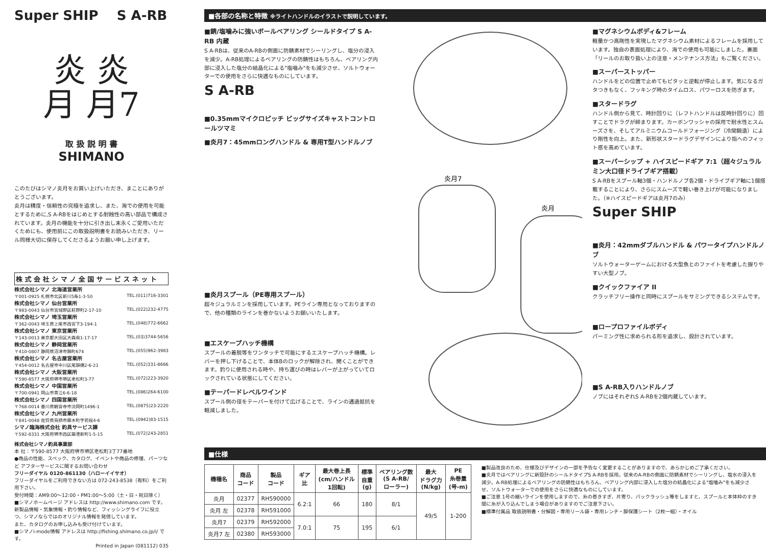Super SHIP S A-RB
炎 炎
月 月7
取 扱 説 明 書
SHIMANO
このたびはシマノ炎月をお買い上げいただき、まことにありがとうございます。
炎月は精度・信頼性の究極を追求し、また、海での使用を可能とするために,S A-RBをはじめとする耐蝕性の高い部品で構成されています。炎月の機能を十分に引き出し末永くご愛用いただくためにも、使用前にこの取扱説明書をお読みいただき、リール同様大切に保存してくださるようお願い申し上げます。
株 式 会 社 シ マ ノ 全 国 サ ー ビ ス ネ ッ ト
株式会社シマノ 北海道営業所
〒001-0925 札幌市北区新川5条1-3-50 TEL.(011)716-3301
株式会社シマノ 仙台営業所
〒983-0043 仙台市宮城野区萩野町2-17-10 TEL.(022)232-4775
株式会社シマノ 埼玉営業所
〒362-0043 埼玉県上尾市西宮下3-194-1 TEL.(048)772-6662
株式会社シマノ 東京営業所
〒143-0013 東京都大田区大森南1-17-17 TEL.(03)3744-5656
株式会社シマノ 静岡営業所
〒410-0807 静岡県沼津市錦町674 TEL.(055)962-3983
株式会社シマノ 名古屋営業所
〒454-0012 名古屋市中川区尾頭橋2-6-21 TEL.(052)331-8666
株式会社シマノ 大阪営業所
〒590-8577 大阪府堺市堺区老松町3-77 TEL.(072)223-3920
株式会社シマノ 中国営業所
〒700-0941 岡山市青江6-6-18 TEL.(086)264-6100
株式会社シマノ 四国営業所
〒768-0014 香川県観音寺市流岡町1496-1 TEL.(0875)23-2220
株式会社シマノ 九州営業所
〒841-0048 佐賀県鳥栖市藤木町字若桜4-6 TEL.(0942)83-1515
シマノ臨海株式会社 釣具サービス課
〒592-8331 大阪府堺市西区築港新町1-5-15 TEL.(072)243-2851
株式会社シマノ釣具事業部
本 社：〒590-8577 大阪府堺市堺区老松町3丁77番地
●商品の性能、スペック、カタログ、イベントや商品の修理、パーツなど アフターサービスに関するお問い合わせ
フリーダイヤル 0120-861130（ハローイイサオ）
フリーダイヤルをご利用できない方は 072-243-8538（有料）をご利用下さい。
受付時間：AM9:00～12:00・PM1:00～5:00（土・日・祝日除く）
■シマノホームページ アドレスは http://www.shimano.com です。
新製品情報・気象情報・釣り情報など、フィッシングライフに役立つ、シマノならではのオリジナル情報を発信しています。
また、カタログのお申し込みも受け付けています。
■シマノi-mode情報 アドレスは http://fishing.shimano.co.jp/i/ です。
Printed in Japan (081112) 035
■各部の名称と特徴 ※ライトハンドルのイラストで説明しています。
■錆/塩噛みに強いボールベアリング シールドタイプ S A-RB 内蔵
S A-RBは、従来のA-RBの側面に防錆素材でシーリングし、塩分の浸入を減少。A-RB処理によるベアリングの防錆性はもちろん、ベアリング内部に浸入した塩分の結晶化による"塩噛み"をも減少させ、ソルトウォーターでの使用をさらに快適なものにしています。
S A-RB
■0.35mmマイクロピッチ ビッグサイズキャストコントロールツマミ
■炎月7：45mmロングハンドル & 専用T型ハンドルノブ
■炎月スプール（PE専用スプール）
超々ジュラルミンを採用しています。PEライン専用となっておりますので、他の種類のラインを巻かないようお願いいたします。
■エスケープハッチ機構
スプールの着脱等をワンタッチで可能にするエスケープハッチ機構。レバーを押し下げることで、本体Bのロックが解除され、開くことができます。釣りに使用される時や、持ち運びの時はレバーが上がっていてロックされている状態にしてください。
■テーパードレベルワインド
スプール側の径をテーパーを付けて広げることで、ラインの通過抵抗を軽減しました。
炎月7
炎月
■マグネシウムボディ&フレーム
軽量かつ高剛性を実現したマグネシウム素材によるフレームを採用しています。独自の表面処理により、海での使用も可能にしました。裏面「リールのお取り扱い上の注意・メンテナンス方法」もご覧ください。
■スーパーストッパー
ハンドルをどの位置で止めてもピタッと逆転が停止します。気になるガタつきもなく、フッキング時のタイムロス、パワーロスを防ぎます。
■スタードラグ
ハンドル側から見て、時計回りに（レフトハンドルは反時計回りに）回すことでドラグが締まります。カーボンワッシャの採用で耐水性とスムーズさを、そしてアルミニウムコールドフォージング（冷間鍛造）により剛性を向上。また、新形状スタードラグデザインにより指へのフィット感を高めています。
■スーパーシップ + ハイスピードギア 7:1（超々ジュラルミン大口径ドライブギア搭載）
S A-RBをスプール軸3個・ハンドルノブ各2個・ドライブギア軸に1個搭載することにより、さらにスムーズで軽い巻き上げが可能になりました。（※ハイスピードギアは炎月7のみ）
Super SHIP
■炎月：42mmダブルハンドル & パワータイプハンドルノブ
ソルトウォーターゲームにおける大型魚とのファイトを考慮した握りやすい大型ノブ。
■クイックファイア II
クラッチフリー操作と同時にスプールをサミングできるシステムです。
■ロープロファイルボディ
パーミング性に求められる形を追求し、設計されています。
■S A-RB入りハンドルノブ
ノブにはそれぞれS A-RBを2個内蔵しています。
■仕様
| 機種名 | 商品 コード | 製品 コード | ギア 比 | 最大巻上長 (cm/ハンドル 1回転) | 標準 自重 (g) | ベアリング数 (S A-RB/ ローラー) | 最大 ドラグ力 (N/kg) | PE 糸巻量 (号-m) |
| --- | --- | --- | --- | --- | --- | --- | --- | --- |
| 炎月 | 02377 | RH590000 | 6.2:1 | 66 | 180 | 8/1 | 49/5 | 1-200 |
| 炎月 左 | 02378 | RH591000 | | | | | | |
| 炎月7 | 02379 | RH592000 | 7.0:1 | 75 | 195 | 6/1 | | |
| 炎月7 左 | 02380 | RH593000 | | | | | | |
■製品改良のため、仕様及びデザインの一部を予告なく変更することがありますので、あらかじめご了承ください。
■炎月ではベアリングに新設計のシールドタイプS A-RBを採用。従来のA-RBの側面に防錆素材でシーリングし、塩水の浸入を減少。A-RB処理によるベアリングの防錆性はもちろん、ベアリング内部に浸入した塩分の結晶化による"塩噛み"をも減少させ、ソルトウォーターでの使用をさらに快適なものにしています。
■ご注意 1号の細いラインを使用しますので、糸の巻きすぎ、片寄り、バックラッシュ等をしますと、スプールと本体枠のすき間に糸が入り込んでしまう場合がありますのでご注意下さい。
■標準付属品 取扱説明書・分解図・専用リール袋・専用レンチ・脚保護シート（2枚一組）・オイル